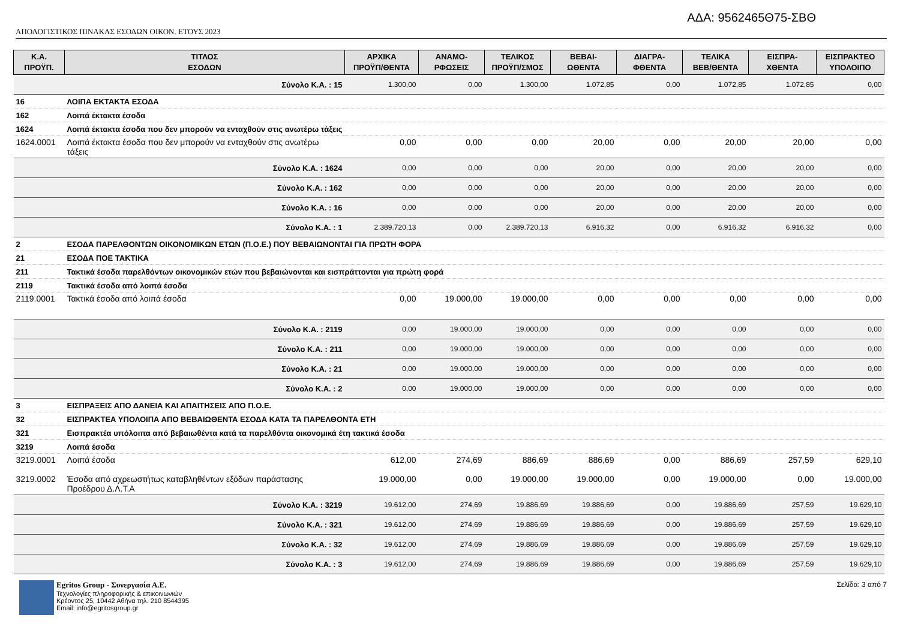ΑΔΑ: 9562465Θ75-ΣΒΘ
ΑΠΟΛΟΓΙΣΤΙΚΟΣ ΠΙΝΑΚΑΣ ΕΣΟΔΩΝ ΟΙΚΟΝ. ΕΤΟΥΣ 2023
| Κ.Α. ΠΡΟΫΠ. | ΤΙΤΛΟΣ ΕΣΟΔΩΝ | ΑΡΧΙΚΑ ΠΡΟΫΠ/ΘΕΝΤΑ | ΑΝΑΜΟ- ΡΦΩΣΕΙΣ | ΤΕΛΙΚΟΣ ΠΡΟΫΠ/ΣΜΟΣ | ΒΕΒΑΙ- ΩΘΕΝΤΑ | ΔΙΑΓΡΑ- ΦΘΕΝΤΑ | ΤΕΛΙΚΑ ΒΕΒ/ΘΕΝΤΑ | ΕΙΣΠΡΑ- ΧΘΕΝΤΑ | ΕΙΣΠΡΑΚΤΕΟ ΥΠΟΛΟΙΠΟ |
| --- | --- | --- | --- | --- | --- | --- | --- | --- | --- |
| Σύνολο Κ.Α. : 15 | | 1.300,00 | 0,00 | 1.300,00 | 1.072,85 | 0,00 | 1.072,85 | 1.072,85 | 0,00 |
| 16 | ΛΟΙΠΑ ΕΚΤΑΚΤΑ ΕΣΟΔΑ | | | | | | | | |
| 162 | Λοιπά έκτακτα έσοδα | | | | | | | | |
| 1624 | Λοιπά έκτακτα έσοδα που δεν μπορούν να ενταχθούν στις ανωτέρω τάξεις | | | | | | | | |
| 1624.0001 | Λοιπά έκτακτα έσοδα που δεν μπορούν να ενταχθούν στις ανωτέρω τάξεις | 0,00 | 0,00 | 0,00 | 20,00 | 0,00 | 20,00 | 20,00 | 0,00 |
| Σύνολο Κ.Α. : 1624 | | 0,00 | 0,00 | 0,00 | 20,00 | 0,00 | 20,00 | 20,00 | 0,00 |
| Σύνολο Κ.Α. : 162 | | 0,00 | 0,00 | 0,00 | 20,00 | 0,00 | 20,00 | 20,00 | 0,00 |
| Σύνολο Κ.Α. : 16 | | 0,00 | 0,00 | 0,00 | 20,00 | 0,00 | 20,00 | 20,00 | 0,00 |
| Σύνολο Κ.Α. : 1 | | 2.389.720,13 | 0,00 | 2.389.720,13 | 6.916,32 | 0,00 | 6.916,32 | 6.916,32 | 0,00 |
| 2 | ΕΣΟΔΑ ΠΑΡΕΛΘΟΝΤΩΝ ΟΙΚΟΝΟΜΙΚΩΝ ΕΤΩΝ (Π.Ο.Ε.) ΠΟΥ ΒΕΒΑΙΩΝΟΝΤΑΙ ΓΙΑ ΠΡΩΤΗ ΦΟΡΑ | | | | | | | | |
| 21 | ΕΣΟΔΑ ΠΟΕ ΤΑΚΤΙΚΑ | | | | | | | | |
| 211 | Τακτικά έσοδα παρελθόντων οικονομικών ετών που βεβαιώνονται και εισπράττονται για πρώτη φορά | | | | | | | | |
| 2119 | Τακτικά έσοδα από λοιπά έσοδα | | | | | | | | |
| 2119.0001 | Τακτικά έσοδα από λοιπά έσοδα | 0,00 | 19.000,00 | 19.000,00 | 0,00 | 0,00 | 0,00 | 0,00 | 0,00 |
| Σύνολο Κ.Α. : 2119 | | 0,00 | 19.000,00 | 19.000,00 | 0,00 | 0,00 | 0,00 | 0,00 | 0,00 |
| Σύνολο Κ.Α. : 211 | | 0,00 | 19.000,00 | 19.000,00 | 0,00 | 0,00 | 0,00 | 0,00 | 0,00 |
| Σύνολο Κ.Α. : 21 | | 0,00 | 19.000,00 | 19.000,00 | 0,00 | 0,00 | 0,00 | 0,00 | 0,00 |
| Σύνολο Κ.Α. : 2 | | 0,00 | 19.000,00 | 19.000,00 | 0,00 | 0,00 | 0,00 | 0,00 | 0,00 |
| 3 | ΕΙΣΠΡΑΞΕΙΣ ΑΠΟ ΔΑΝΕΙΑ ΚΑΙ ΑΠΑΙΤΗΣΕΙΣ ΑΠΟ Π.Ο.Ε. | | | | | | | | |
| 32 | ΕΙΣΠΡΑΚΤΕΑ ΥΠΟΛΟΙΠΑ ΑΠΟ ΒΕΒΑΙΩΘΕΝΤΑ ΕΣΟΔΑ ΚΑΤΑ ΤΑ ΠΑΡΕΛΘΟΝΤΑ ΕΤΗ | | | | | | | | |
| 321 | Εισπρακτέα υπόλοιπα από βεβαιωθέντα κατά τα παρελθόντα οικονομικά έτη τακτικά έσοδα | | | | | | | | |
| 3219 | Λοιπά έσοδα | | | | | | | | |
| 3219.0001 | Λοιπά έσοδα | 612,00 | 274,69 | 886,69 | 886,69 | 0,00 | 886,69 | 257,59 | 629,10 |
| 3219.0002 | Έσοδα από αχρεωστήτως καταβληθέντων εξόδων παράστασης Προέδρου Δ.Λ.Τ.Α | 19.000,00 | 0,00 | 19.000,00 | 19.000,00 | 0,00 | 19.000,00 | 0,00 | 19.000,00 |
| Σύνολο Κ.Α. : 3219 | | 19.612,00 | 274,69 | 19.886,69 | 19.886,69 | 0,00 | 19.886,69 | 257,59 | 19.629,10 |
| Σύνολο Κ.Α. : 321 | | 19.612,00 | 274,69 | 19.886,69 | 19.886,69 | 0,00 | 19.886,69 | 257,59 | 19.629,10 |
| Σύνολο Κ.Α. : 32 | | 19.612,00 | 274,69 | 19.886,69 | 19.886,69 | 0,00 | 19.886,69 | 257,59 | 19.629,10 |
| Σύνολο Κ.Α. : 3 | | 19.612,00 | 274,69 | 19.886,69 | 19.886,69 | 0,00 | 19.886,69 | 257,59 | 19.629,10 |
Egritos Group - Συνεργασία Α.Ε.
Τεχνολογίες πληροφορικής & επικοινωνιών
Κρέοντος 25, 10442 Αθήνα τηλ. 210 8544395
Email: info@egritosgroup.gr
Σελίδα: 3 από 7